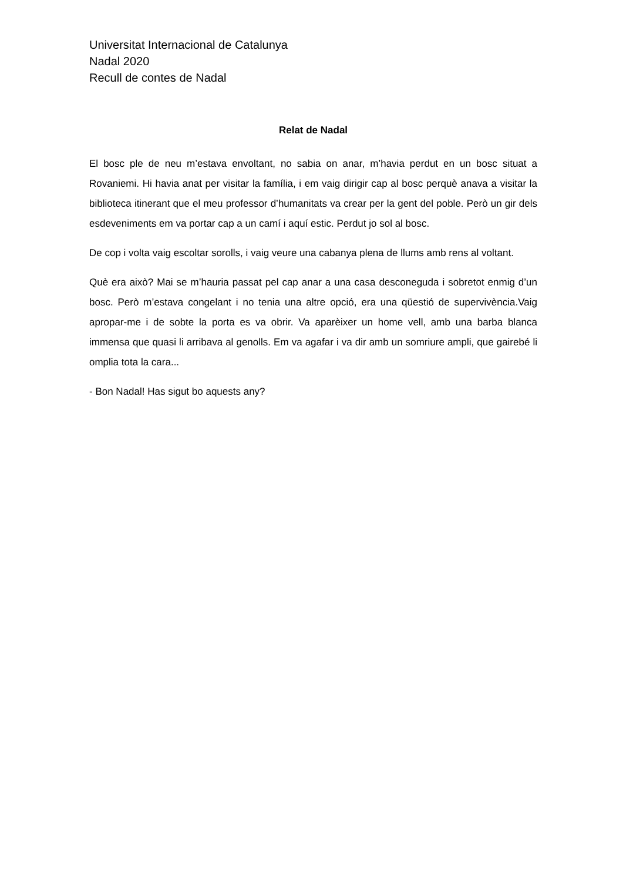Universitat Internacional de Catalunya
Nadal 2020
Recull de contes de Nadal
Relat de Nadal
El bosc ple de neu m’estava envoltant, no sabia on anar, m’havia perdut en un bosc situat a Rovaniemi. Hi havia anat per visitar la família, i em vaig dirigir cap al bosc perquè anava a visitar la biblioteca itinerant que el meu professor d’humanitats va crear per la gent del poble. Però un gir dels esdeveniments em va portar cap a un camí i aquí estic. Perdut jo sol al bosc.
De cop i volta vaig escoltar sorolls, i vaig veure una cabanya plena de llums amb rens al voltant.
Què era això? Mai se m’hauria passat pel cap anar a una casa desconeguda i sobretot enmig d’un bosc. Però m’estava congelant i no tenia una altre opció, era una qüestió de supervivència.Vaig apropar-me i de sobte la porta es va obrir. Va aparèixer un home vell, amb una barba blanca immensa que quasi li arribava al genolls. Em va agafar i va dir amb un somriure ampli, que gairebé li omplia tota la cara...
- Bon Nadal! Has sigut bo aquests any?